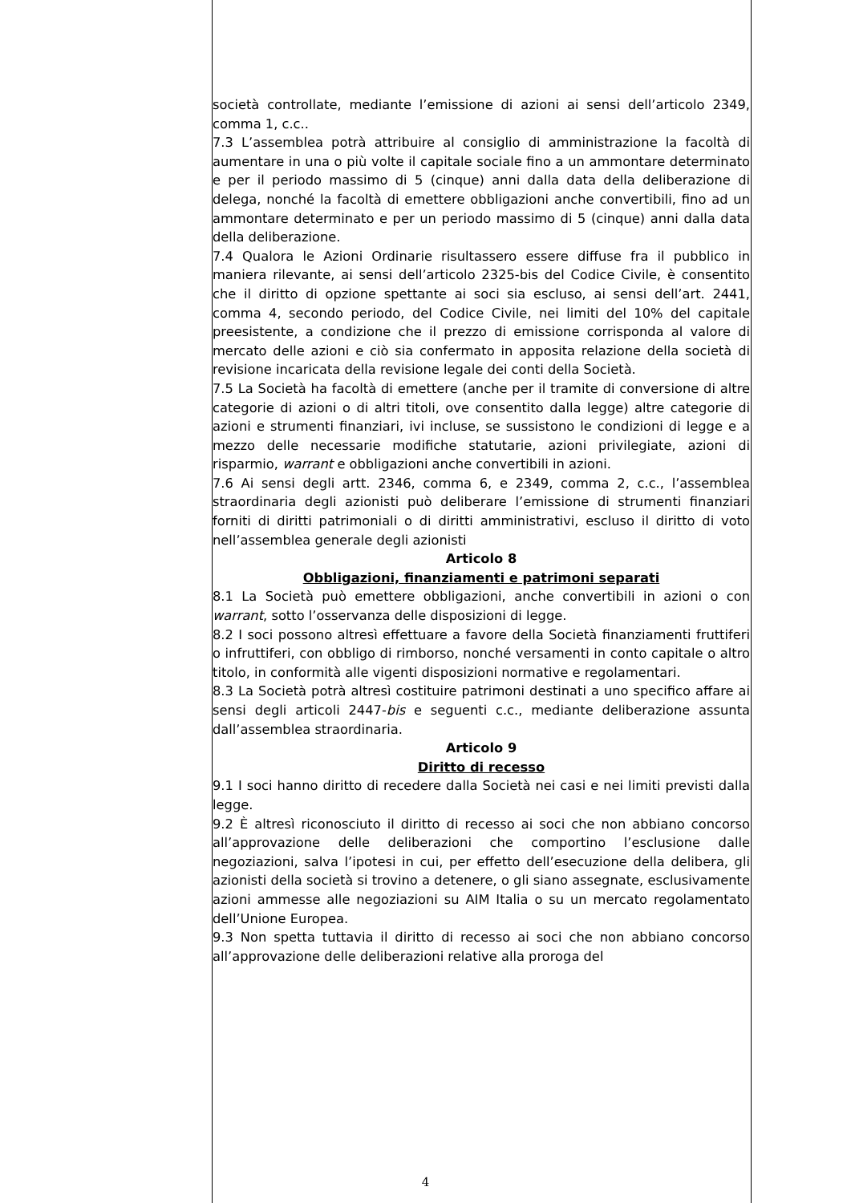società controllate, mediante l’emissione di azioni ai sensi dell’articolo 2349, comma 1, c.c..
7.3 L’assemblea potrà attribuire al consiglio di amministrazione la facoltà di aumentare in una o più volte il capitale sociale fino a un ammontare determinato e per il periodo massimo di 5 (cinque) anni dalla data della deliberazione di delega, nonché la facoltà di emettere obbligazioni anche convertibili, fino ad un ammontare determinato e per un periodo massimo di 5 (cinque) anni dalla data della deliberazione.
7.4 Qualora le Azioni Ordinarie risultassero essere diffuse fra il pubblico in maniera rilevante, ai sensi dell’articolo 2325-bis del Codice Civile, è consentito che il diritto di opzione spettante ai soci sia escluso, ai sensi dell’art. 2441, comma 4, secondo periodo, del Codice Civile, nei limiti del 10% del capitale preesistente, a condizione che il prezzo di emissione corrisponda al valore di mercato delle azioni e ciò sia confermato in apposita relazione della società di revisione incaricata della revisione legale dei conti della Società.
7.5 La Società ha facoltà di emettere (anche per il tramite di conversione di altre categorie di azioni o di altri titoli, ove consentito dalla legge) altre categorie di azioni e strumenti finanziari, ivi incluse, se sussistono le condizioni di legge e a mezzo delle necessarie modifiche statutarie, azioni privilegiate, azioni di risparmio, warrant e obbligazioni anche convertibili in azioni.
7.6 Ai sensi degli artt. 2346, comma 6, e 2349, comma 2, c.c., l’assemblea straordinaria degli azionisti può deliberare l’emissione di strumenti finanziari forniti di diritti patrimoniali o di diritti amministrativi, escluso il diritto di voto nell’assemblea generale degli azionisti
Articolo 8
Obbligazioni, finanziamenti e patrimoni separati
8.1 La Società può emettere obbligazioni, anche convertibili in azioni o con warrant, sotto l’osservanza delle disposizioni di legge.
8.2 I soci possono altresì effettuare a favore della Società finanziamenti fruttiferi o infruttiferi, con obbligo di rimborso, nonché versamenti in conto capitale o altro titolo, in conformità alle vigenti disposizioni normative e regolamentari.
8.3 La Società potrà altresì costituire patrimoni destinati a uno specifico affare ai sensi degli articoli 2447-bis e seguenti c.c., mediante deliberazione assunta dall’assemblea straordinaria.
Articolo 9
Diritto di recesso
9.1 I soci hanno diritto di recedere dalla Società nei casi e nei limiti previsti dalla legge.
9.2 È altresì riconosciuto il diritto di recesso ai soci che non abbiano concorso all’approvazione delle deliberazioni che comportino l’esclusione dalle negoziazioni, salva l’ipotesi in cui, per effetto dell’esecuzione della delibera, gli azionisti della società si trovino a detenere, o gli siano assegnate, esclusivamente azioni ammesse alle negoziazioni su AIM Italia o su un mercato regolamentato dell’Unione Europea.
9.3 Non spetta tuttavia il diritto di recesso ai soci che non abbiano concorso all’approvazione delle deliberazioni relative alla proroga del
4